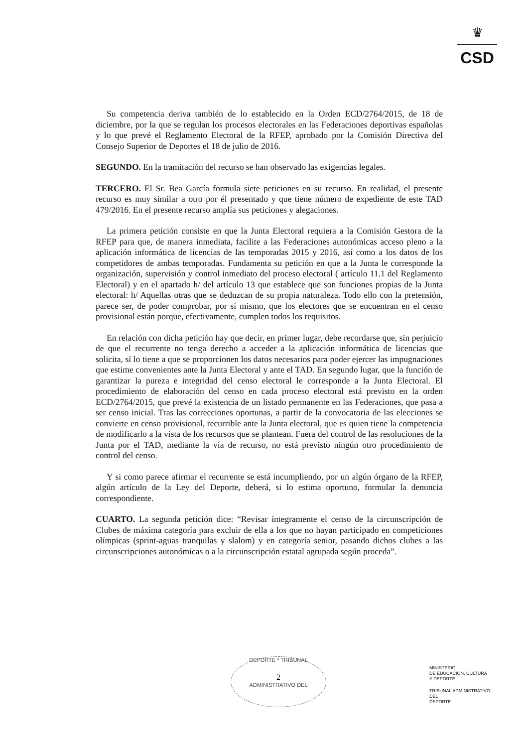♛
CSD
Su competencia deriva también de lo establecido en la Orden ECD/2764/2015, de 18 de diciembre, por la que se regulan los procesos electorales en las Federaciones deportivas españolas y lo que prevé el Reglamento Electoral de la RFEP, aprobado por la Comisión Directiva del Consejo Superior de Deportes el 18 de julio de 2016.
SEGUNDO. En la tramitación del recurso se han observado las exigencias legales.
TERCERO. El Sr. Bea García formula siete peticiones en su recurso. En realidad, el presente recurso es muy similar a otro por él presentado y que tiene número de expediente de este TAD 479/2016. En el presente recurso amplía sus peticiones y alegaciones.
La primera petición consiste en que la Junta Electoral requiera a la Comisión Gestora de la RFEP para que, de manera inmediata, facilite a las Federaciones autonómicas acceso pleno a la aplicación informática de licencias de las temporadas 2015 y 2016, así como a los datos de los competidores de ambas temporadas. Fundamenta su petición en que a la Junta le corresponde la organización, supervisión y control inmediato del proceso electoral ( artículo 11.1 del Reglamento Electoral) y en el apartado h/ del artículo 13 que establece que son funciones propias de la Junta electoral: h/ Aquellas otras que se deduzcan de su propia naturaleza. Todo ello con la pretensión, parece ser, de poder comprobar, por sí mismo, que los electores que se encuentran en el censo provisional están porque, efectivamente, cumplen todos los requisitos.
En relación con dicha petición hay que decir, en primer lugar, debe recordarse que, sin perjuicio de que el recurrente no tenga derecho a acceder a la aplicación informática de licencias que solicita, sí lo tiene a que se proporcionen los datos necesarios para poder ejercer las impugnaciones que estime convenientes ante la Junta Electoral y ante el TAD. En segundo lugar, que la función de garantizar la pureza e integridad del censo electoral le corresponde a la Junta Electoral. El procedimiento de elaboración del censo en cada proceso electoral está previsto en la orden ECD/2764/2015, que prevé la existencia de un listado permanente en las Federaciones, que pasa a ser censo inicial. Tras las correcciones oportunas, a partir de la convocatoria de las elecciones se convierte en censo provisional, recurrible ante la Junta electoral, que es quien tiene la competencia de modificarlo a la vista de los recursos que se plantean. Fuera del control de las resoluciones de la Junta por el TAD, mediante la vía de recurso, no está previsto ningún otro procedimiento de control del censo.
Y si como parece afirmar el recurrente se está incumpliendo, por un algún órgano de la RFEP, algún artículo de la Ley del Deporte, deberá, si lo estima oportuno, formular la denuncia correspondiente.
CUARTO. La segunda petición dice: “Revisar íntegramente el censo de la circunscripción de Clubes de máxima categoría para excluir de ella a los que no hayan participado en competiciones olímpicas (sprint-aguas tranquilas y slalom) y en categoría senior, pasando dichos clubes a las circunscripciones autonómicas o a la circunscripción estatal agrupada según proceda”.
DEPORTE * TRIBUNAL
2
ADMINISTRATIVO DEL
MINISTERIO
DE EDUCACIÓN, CULTURA
Y DEPORTE
TRIBUNAL ADMINISTRATIVO DEL
DEPORTE